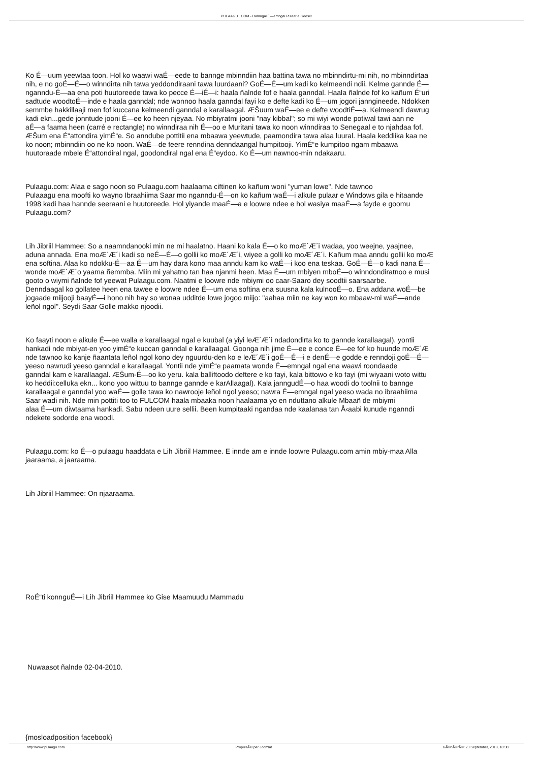PULAAGU . COM - Damugal É—emngal Pulaar e Geese!
Ko É—uum yeewtaa toon. Hol ko waawi waÉ—eede to bannge mbinndiin haa battina tawa no mbinndirtu-mi nih, no mbinndirtaa
nih, e no goÉ—É—o winndirta nih tawa yeddondiraani tawa luurdaani? GoÉ—É—um kadi ko kelmeendi ndii. Kelme gannde É—
nganndu-É—aa ena poti huutoreede tawa ko pecce É—iÉ—i: haala ñalnde fof e haala ganndal. Haala ñalnde fof ko kañum É“uri
sadtude woodtoÉ—inde e haala ganndal; nde wonnoo haala ganndal fayi ko e defte kadi ko É—um jogori janngineede. Ndokken
semmbe hakkillaaji men fof kuccana kelmeendi ganndal e karallaagal. ÆŠuum waÉ—ee e defte woodtiÉ—a. Kelmeendi dawrug
kadi ekn...gede jonntude jooni É—ee ko heen njeyaa. No mbiyratmi jooni "nay kibbal"; so mi wiyi wonde potiwal tawi aan ne
aÉ—a faama heen (carré e rectangle) no winndiraa nih É—oo e Muritani tawa ko noon winndiraa to Senegaal e to njahdaa fof.
ÆŠum ena É“attondira yimÉ“e. So anndube pottitii ena mbaawa yeewtude, paamondira tawa alaa luural. Haala keddiika kaa ne
ko noon; mbinndiin oo ne ko noon. WaÉ—de feere renndina denndaangal humpitooji. YimÉ“e kumpitoo ngam mbaawa
huutoraade mbele É“attondiral ngal, goodondiral ngal ena É“eydoo. Ko É—um nawnoo-min ndakaaru.
Pulaagu.com: Alaa e sago noon so Pulaagu.com haalaama ciftinen ko kañum woni "yuman lowe". Nde tawnoo
Pulaaagu ena moofti ko wayno Ibraahiima Saar mo nganndu-É—on ko kañum waÉ—i alkule pulaar e Windows gila e hitaande
1998 kadi haa hannde seeraani e huutoreede. Hol yiyande maaÉ—a e loowre ndee e hol wasiya maaÉ—a fayde e goomu
Pulaagu.com?
Lih Jibriil Hammee: So a naamndanooki min ne mi haalatno. Haani ko kala É—o ko moÆ´Æ´i wadaa, yoo weejne, yaajnee,
aduna annada. Ena moÆ´Æ´i kadi so neÉ—É—o gollii ko moÆ´Æ´i, wiyee a golli ko moÆ´Æ´i. Kañum maa anndu gollii ko moÆ
ena softina. Alaa ko ndokku-É—aa É—um hay dara kono maa anndu kam ko waÉ—i koo ena teskaa. GoÉ—É—o kadi nana É—
wonde moÆ´Æ´o yaama ñemmba. Miin mi yahatno tan haa njanmi heen. Maa É—um mbiyen mboÉ—o winndondiratnoo e musi
gooto o wiymi ñalnde fof yeewat Pulaagu.com. Naatmi e loowre nde mbiymi oo caar-Saaro dey soodtii saarsaarbe.
Denndaagal ko gollatee heen ena tawee e loowre ndee É—um ena softina ena suusna kala kulnooÉ—o. Ena addana woÉ—be
jogaade miijooji baayÉ—i hono nih hay so wonaa udditde lowe jogoo miijo: "aahaa miin ne kay won ko mbaaw-mi waÉ—ande
leñol ngol". Seydi Saar Golle makko njoodii.
Ko faayti noon e alkule É—ee walla e karallaagal ngal e kuubal (a yiyi leÆ´Æ´i ndadondirta ko to gannde karallaagal). yontii
hankadi nde mbiyat-en yoo yimÉ“e kuccan ganndal e karallaagal. Goonga nih jime É—ee e conce É—ee fof ko huunde moÆ´Æ
nde tawnoo ko kanje ñaantata leñol ngol kono dey nguurdu-den ko e leÆ´Æ´i goÉ—É—i e denÉ—e godde e renndoji goÉ—É—
yeeso nawrudi yeeso ganndal e karallaagal. Yontii nde yimÉ“e paamata wonde É—emngal ngal ena waawi roondaade
ganndal kam e karallaagal. ÆŠum-É—oo ko yeru. kala balliftoodo deftere e ko fayi, kala bittowo e ko fayi (mi wiyaani woto wittu
ko heddii:celluka ekn... kono yoo wittuu to bannge gannde e karAllaagal). Kala janngudÉ—o haa woodi do toolnii to bannge
karallaagal e ganndal yoo waÉ— golle tawa ko nawrooje leñol ngol yeeso; nawra É—emngal ngal yeeso wada no ibraahiima
Saar wadi nih. Nde min pottiti too to FULCOM haala mbaaka noon haalaama yo en nduttano alkule Mbaañ de mbiymi
alaa É—um diwtaama hankadi. Sabu ndeen uure sellii. Been kumpitaaki ngandaa nde kaalanaa tan Å‹aabi kunude nganndi
ndekete sodorde ena woodi.
Pulaagu.com: ko É—o pulaagu haaddata e Lih Jibriil Hammee. E innde am e innde loowre Pulaagu.com amin mbiy-maa Alla
jaaraama, a jaaraama.
Lih Jibriil Hammee: On njaaraama.
RoÉ“ti konnguÉ—i Lih Jibriil Hammee ko Gise Maamuudu Mammadu
Nuwaasot ñalnde 02-04-2010.
{mosloadposition facebook}
http://www.pulaagu.com PropulsÃ© par Joomla! GÃ©nÃ©rÃ©: 23 September, 2018, 18:38